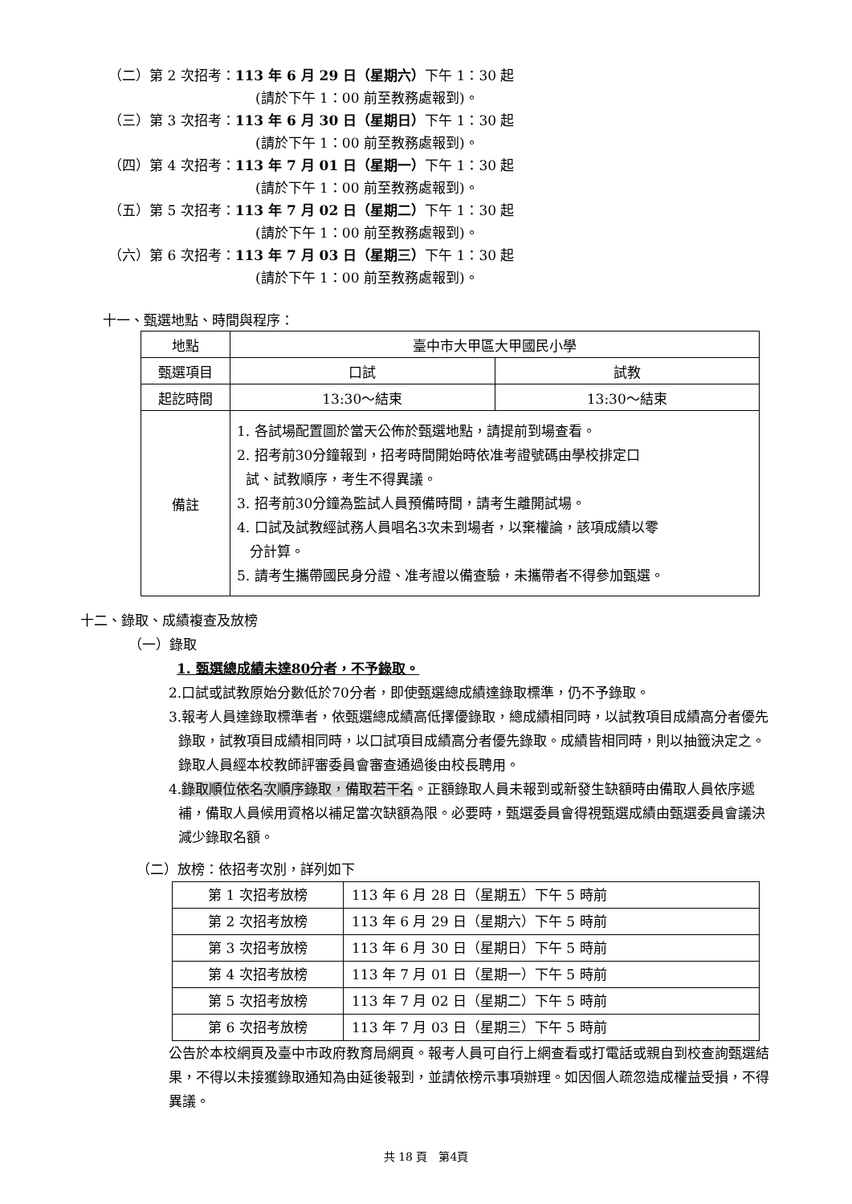（二）第 2 次招考：113 年 6 月 29 日（星期六）下午 1：30 起
(請於下午 1：00 前至教務處報到)。
（三）第 3 次招考：113 年 6 月 30 日（星期日）下午 1：30 起
(請於下午 1：00 前至教務處報到)。
（四）第 4 次招考：113 年 7 月 01 日（星期一）下午 1：30 起
(請於下午 1：00 前至教務處報到)。
（五）第 5 次招考：113 年 7 月 02 日（星期二）下午 1：30 起
(請於下午 1：00 前至教務處報到)。
（六）第 6 次招考：113 年 7 月 03 日（星期三）下午 1：30 起
(請於下午 1：00 前至教務處報到)。
十一、甄選地點、時間與程序：
| 地點 | 臺中市大甲區大甲國民小學 | |
| 甄選項目 | 口試 | 試教 |
| 起訖時間 | 13:30～結束 | 13:30～結束 |
| 備註 | 1. 各試場配置圖於當天公佈於甄選地點，請提前到場查看。 2. 招考前30分鐘報到，招考時間開始時依准考證號碼由學校排定口 試、試教順序，考生不得異議。 3. 招考前30分鐘為監試人員預備時間，請考生離開試場。 4. 口試及試教經試務人員唱名3次未到場者，以棄權論，該項成績以零 分計算。 5. 請考生攜帶國民身分證、准考證以備查驗，未攜帶者不得參加甄選。 | |
十二、錄取、成績複查及放榜
（一）錄取
1. 甄選總成績未達80分者，不予錄取。
2.口試或試教原始分數低於70分者，即使甄選總成績達錄取標準，仍不予錄取。
3.報考人員達錄取標準者，依甄選總成績高低擇優錄取，總成績相同時，以試教項目成績高分者優先錄取，試教項目成績相同時，以口試項目成績高分者優先錄取。成績皆相同時，則以抽籤決定之。錄取人員經本校教師評審委員會審查通過後由校長聘用。
4.錄取順位依名次順序錄取，備取若干名。正額錄取人員未報到或新發生缺額時由備取人員依序遞補，備取人員候用資格以補足當次缺額為限。必要時，甄選委員會得視甄選成績由甄選委員會議決減少錄取名額。
（二）放榜：依招考次別，詳列如下
| 第 1 次招考放榜 | 113 年 6 月 28 日（星期五）下午 5 時前 |
| 第 2 次招考放榜 | 113 年 6 月 29 日（星期六）下午 5 時前 |
| 第 3 次招考放榜 | 113 年 6 月 30 日（星期日）下午 5 時前 |
| 第 4 次招考放榜 | 113 年 7 月 01 日（星期一）下午 5 時前 |
| 第 5 次招考放榜 | 113 年 7 月 02 日（星期二）下午 5 時前 |
| 第 6 次招考放榜 | 113 年 7 月 03 日（星期三）下午 5 時前 |
公告於本校網頁及臺中市政府教育局網頁。報考人員可自行上網查看或打電話或親自到校查詢甄選結果，不得以未接獲錄取通知為由延後報到，並請依榜示事項辦理。如因個人疏忽造成權益受損，不得異議。
共 18 頁　第4頁